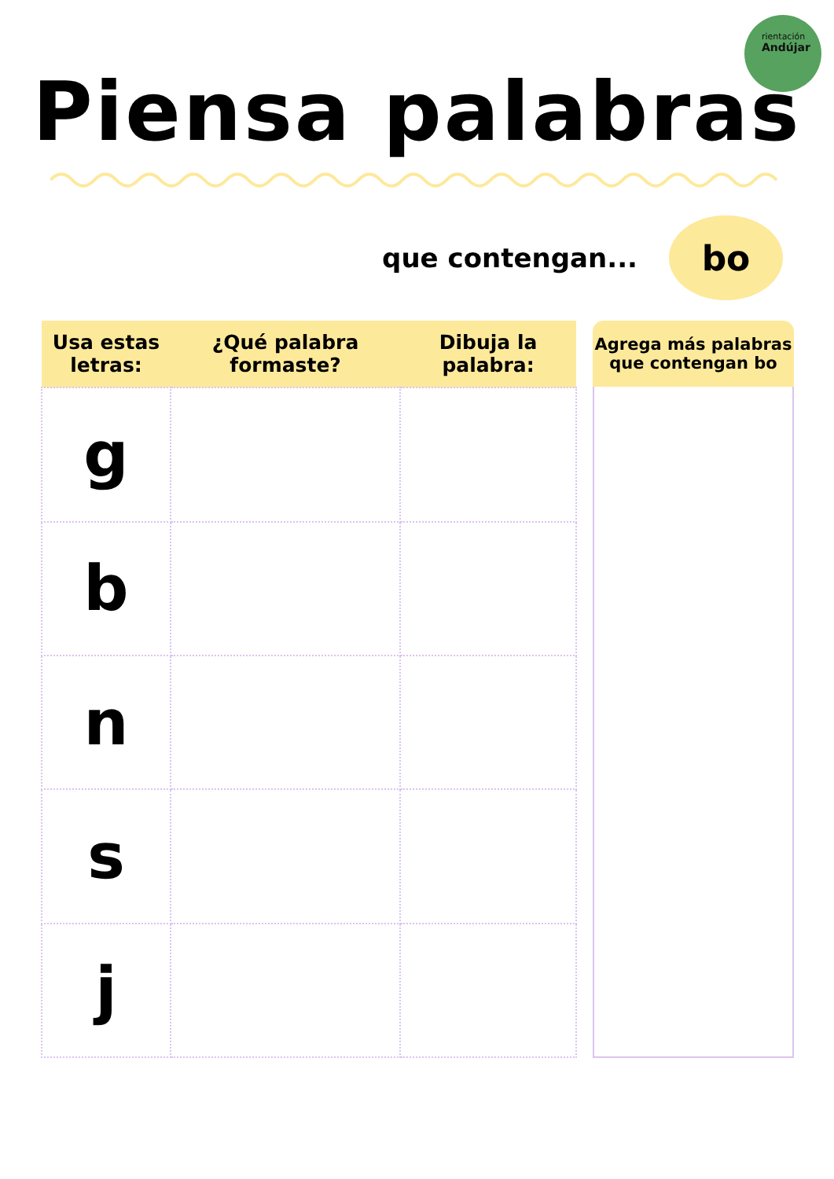rientación
Andújar
Piensa palabras
que contengan...
bo
| Usa estas letras: | ¿Qué palabra formaste? | Dibuja la palabra: |
| --- | --- | --- |
| g | | |
| b | | |
| n | | |
| s | | |
| j | | |
Agrega más palabras
que contengan bo